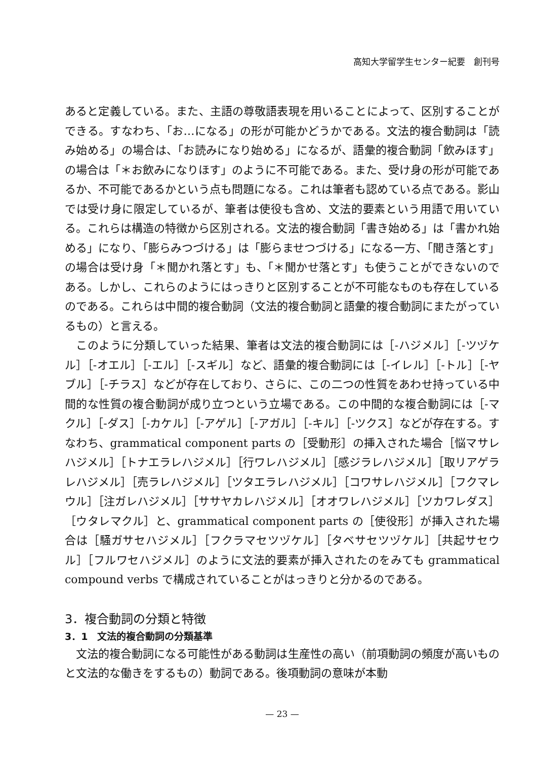高知大学留学生センター紀要　創刊号
あると定義している。また、主語の尊敬語表現を用いることによって、区別することができる。すなわち、「お…になる」の形が可能かどうかである。文法的複合動詞は「読み始める」の場合は、「お読みになり始める」になるが、語彙的複合動詞「飲みほす」の場合は「＊お飲みになりほす」のように不可能である。また、受け身の形が可能であるか、不可能であるかという点も問題になる。これは筆者も認めている点である。影山では受け身に限定しているが、筆者は使役も含め、文法的要素という用語で用いている。これらは構造の特徴から区別される。文法的複合動詞「書き始める」は「書かれ始める」になり、「膨らみつづける」は「膨らませつづける」になる一方、「聞き落とす」の場合は受け身「＊聞かれ落とす」も、「＊聞かせ落とす」も使うことができないのである。しかし、これらのようにはっきりと区別することが不可能なものも存在しているのである。これらは中間的複合動詞（文法的複合動詞と語彙的複合動詞にまたがっているもの）と言える。
このように分類していった結果、筆者は文法的複合動詞には［-ハジメル］［-ツヅケル］［-オエル］［-エル］［-スギル］など、語彙的複合動詞には［-イレル］［-トル］［-ヤブル］［-チラス］などが存在しており、さらに、この二つの性質をあわせ持っている中間的な性質の複合動詞が成り立つという立場である。この中間的な複合動詞には［-マクル］［-ダス］［-カケル］［-アゲル］［-アガル］［-キル］［-ツクス］などが存在する。すなわち、grammatical component parts の［受動形］の挿入された場合［悩マサレハジメル］［トナエラレハジメル］［行ワレハジメル］［感ジラレハジメル］［取リアゲラレハジメル］［売ラレハジメル］［ツタエラレハジメル］［コワサレハジメル］［フクマレウル］［注ガレハジメル］［ササヤカレハジメル］［オオワレハジメル］［ツカワレダス］［ウタレマクル］と、grammatical component parts の［使役形］が挿入された場合は［騒ガサセハジメル］［フクラマセツヅケル］［タベサセツヅケル］［共起サセウル］［フルワセハジメル］のように文法的要素が挿入されたのをみても grammatical compound verbs で構成されていることがはっきりと分かるのである。
3．複合動詞の分類と特徴
3．1　文法的複合動詞の分類基準
文法的複合動詞になる可能性がある動詞は生産性の高い（前項動詞の頻度が高いものと文法的な働きをするもの）動詞である。後項動詞の意味が本動
— 23 —